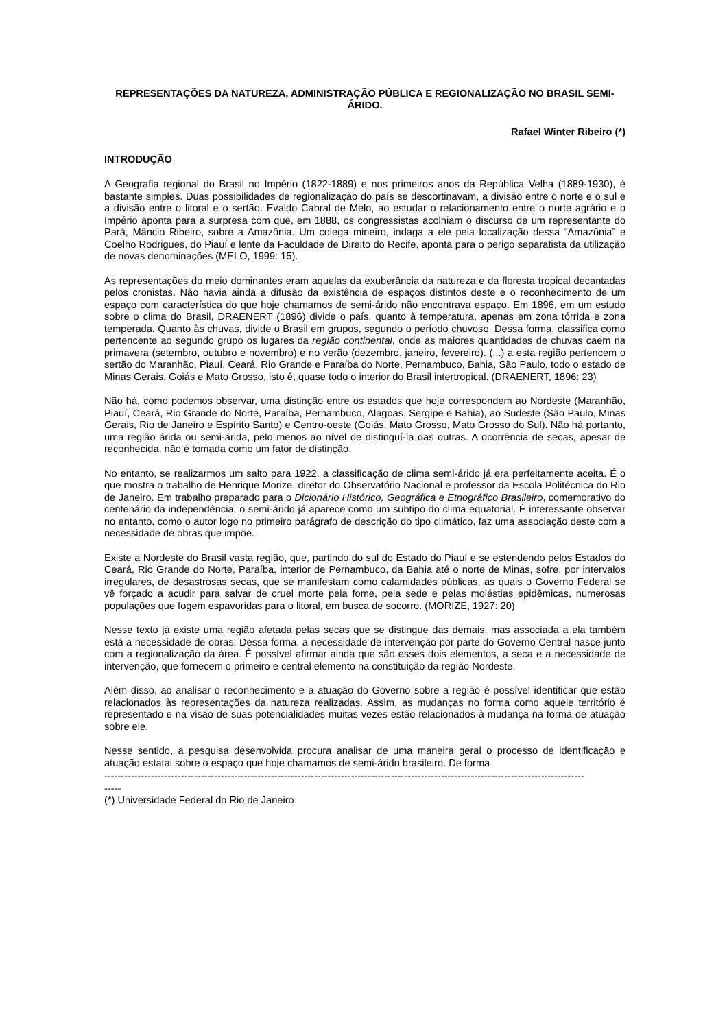REPRESENTAÇÕES DA NATUREZA, ADMINISTRAÇÃO PÚBLICA E REGIONALIZAÇÃO NO BRASIL SEMI-ÁRIDO.
Rafael Winter Ribeiro (*)
INTRODUÇÃO
A Geografia regional do Brasil no Império (1822-1889) e nos primeiros anos da República Velha (1889-1930), é bastante simples. Duas possibilidades de regionalização do país se descortinavam, a divisão entre o norte e o sul e a divisão entre o litoral e o sertão. Evaldo Cabral de Melo, ao estudar o relacionamento entre o norte agrário e o Império aponta para a surpresa com que, em 1888, os congressistas acolhiam o discurso de um representante do Pará, Mâncio Ribeiro, sobre a Amazônia. Um colega mineiro, indaga a ele pela localização dessa “Amazônia” e Coelho Rodrigues, do Piauí e lente da Faculdade de Direito do Recife, aponta para o perigo separatista da utilização de novas denominações (MELO, 1999: 15).
As representações do meio dominantes eram aquelas da exuberância da natureza e da floresta tropical decantadas pelos cronistas. Não havia ainda a difusão da existência de espaços distintos deste e o reconhecimento de um espaço com característica do que hoje chamamos de semi-árido não encontrava espaço. Em 1896, em um estudo sobre o clima do Brasil, DRAENERT (1896) divide o país, quanto à temperatura, apenas em zona tórrida e zona temperada. Quanto às chuvas, divide o Brasil em grupos, segundo o período chuvoso. Dessa forma, classifica como pertencente ao segundo grupo os lugares da região continental, onde as maiores quantidades de chuvas caem na primavera (setembro, outubro e novembro) e no verão (dezembro, janeiro, fevereiro). (...) a esta região pertencem o sertão do Maranhão, Piauí, Ceará, Rio Grande e Paraíba do Norte, Pernambuco, Bahia, São Paulo, todo o estado de Minas Gerais, Goiás e Mato Grosso, isto é, quase todo o interior do Brasil intertropical. (DRAENERT, 1896: 23)
Não há, como podemos observar, uma distinção entre os estados que hoje correspondem ao Nordeste (Maranhão, Piauí, Ceará, Rio Grande do Norte, Paraíba, Pernambuco, Alagoas, Sergipe e Bahia), ao Sudeste (São Paulo, Minas Gerais, Rio de Janeiro e Espírito Santo) e Centro-oeste (Goiás, Mato Grosso, Mato Grosso do Sul). Não há portanto, uma região árida ou semi-árida, pelo menos ao nível de distinguí-la das outras. A ocorrência de secas, apesar de reconhecida, não é tomada como um fator de distinção.
No entanto, se realizarmos um salto para 1922, a classificação de clima semi-árido já era perfeitamente aceita. É o que mostra o trabalho de Henrique Morize, diretor do Observatório Nacional e professor da Escola Politécnica do Rio de Janeiro. Em trabalho preparado para o Dicionário Histórico, Geográfica e Etnográfico Brasileiro, comemorativo do centenário da independência, o semi-árido já aparece como um subtipo do clima equatorial. É interessante observar no entanto, como o autor logo no primeiro parágrafo de descrição do tipo climático, faz uma associação deste com a necessidade de obras que impõe.
Existe a Nordeste do Brasil vasta região, que, partindo do sul do Estado do Piauí e se estendendo pelos Estados do Ceará, Rio Grande do Norte, Paraíba, interior de Pernambuco, da Bahia até o norte de Minas, sofre, por intervalos irregulares, de desastrosas secas, que se manifestam como calamidades públicas, as quais o Governo Federal se vê forçado a acudir para salvar de cruel morte pela fome, pela sede e pelas moléstias epidêmicas, numerosas populações que fogem espavoridas para o litoral, em busca de socorro. (MORIZE, 1927: 20)
Nesse texto já existe uma região afetada pelas secas que se distingue das demais, mas associada a ela também está a necessidade de obras. Dessa forma, a necessidade de intervenção por parte do Governo Central nasce junto com a regionalização da área. É possível afirmar ainda que são esses dois elementos, a seca e a necessidade de intervenção, que fornecem o primeiro e central elemento na constituição da região Nordeste.
Além disso, ao analisar o reconhecimento e a atuação do Governo sobre a região é possível identificar que estão relacionados às representações da natureza realizadas. Assim, as mudanças no forma como aquele território é representado e na visão de suas potencialidades muitas vezes estão relacionados à mudança na forma de atuação sobre ele.
Nesse sentido, a pesquisa desenvolvida procura analisar de uma maneira geral o processo de identificação e atuação estatal sobre o espaço que hoje chamamos de semi-árido brasileiro. De forma
------------------------------------------------------------------------------------------------------------------------------------------------
-----
(*) Universidade Federal do Rio de Janeiro